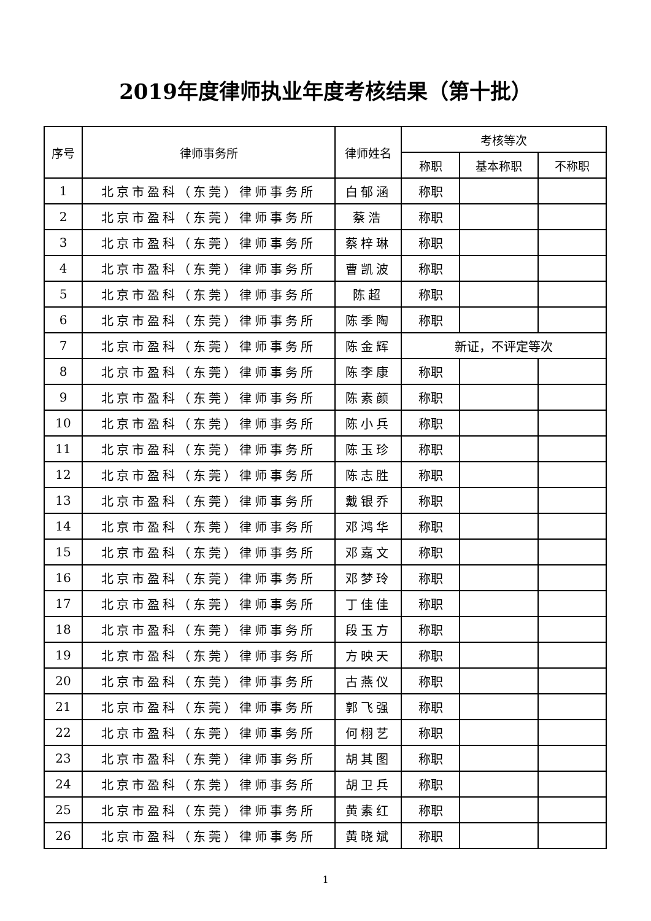2019年度律师执业年度考核结果（第十批）
| 序号 | 律师事务所 | 律师姓名 | 考核等次 | | |
| --- | --- | --- | --- | --- | --- |
| | | | 称职 | 基本称职 | 不称职 |
| 1 | 北京市盈科（东莞）律师事务所 | 白郁涵 | 称职 | | |
| 2 | 北京市盈科（东莞）律师事务所 | 蔡浩 | 称职 | | |
| 3 | 北京市盈科（东莞）律师事务所 | 蔡梓琳 | 称职 | | |
| 4 | 北京市盈科（东莞）律师事务所 | 曹凯波 | 称职 | | |
| 5 | 北京市盈科（东莞）律师事务所 | 陈超 | 称职 | | |
| 6 | 北京市盈科（东莞）律师事务所 | 陈季陶 | 称职 | | |
| 7 | 北京市盈科（东莞）律师事务所 | 陈金辉 | 新证，不评定等次 | | |
| 8 | 北京市盈科（东莞）律师事务所 | 陈李康 | 称职 | | |
| 9 | 北京市盈科（东莞）律师事务所 | 陈素颜 | 称职 | | |
| 10 | 北京市盈科（东莞）律师事务所 | 陈小兵 | 称职 | | |
| 11 | 北京市盈科（东莞）律师事务所 | 陈玉珍 | 称职 | | |
| 12 | 北京市盈科（东莞）律师事务所 | 陈志胜 | 称职 | | |
| 13 | 北京市盈科（东莞）律师事务所 | 戴银乔 | 称职 | | |
| 14 | 北京市盈科（东莞）律师事务所 | 邓鸿华 | 称职 | | |
| 15 | 北京市盈科（东莞）律师事务所 | 邓嘉文 | 称职 | | |
| 16 | 北京市盈科（东莞）律师事务所 | 邓梦玲 | 称职 | | |
| 17 | 北京市盈科（东莞）律师事务所 | 丁佳佳 | 称职 | | |
| 18 | 北京市盈科（东莞）律师事务所 | 段玉方 | 称职 | | |
| 19 | 北京市盈科（东莞）律师事务所 | 方映天 | 称职 | | |
| 20 | 北京市盈科（东莞）律师事务所 | 古燕仪 | 称职 | | |
| 21 | 北京市盈科（东莞）律师事务所 | 郭飞强 | 称职 | | |
| 22 | 北京市盈科（东莞）律师事务所 | 何栩艺 | 称职 | | |
| 23 | 北京市盈科（东莞）律师事务所 | 胡其图 | 称职 | | |
| 24 | 北京市盈科（东莞）律师事务所 | 胡卫兵 | 称职 | | |
| 25 | 北京市盈科（东莞）律师事务所 | 黄素红 | 称职 | | |
| 26 | 北京市盈科（东莞）律师事务所 | 黄晓斌 | 称职 | | |
1